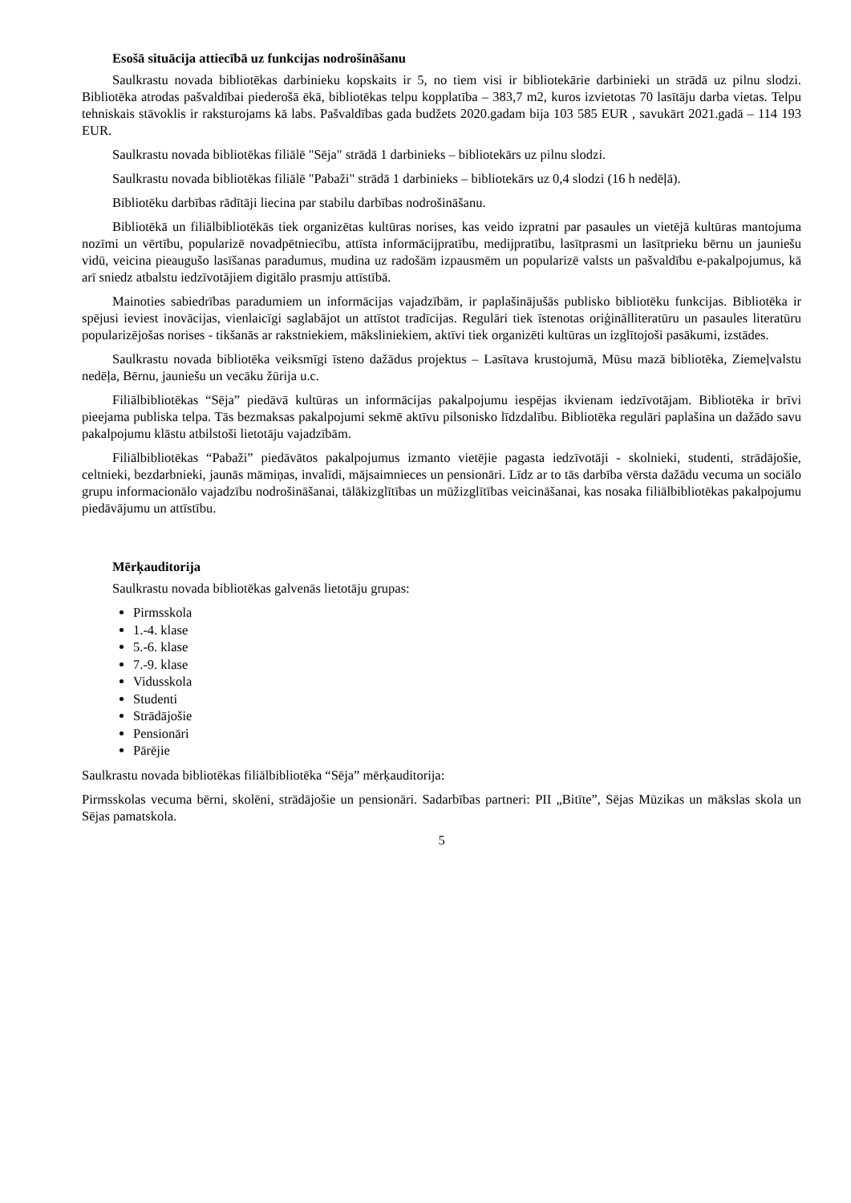Esošā situācija attiecībā uz funkcijas nodrošināšanu
Saulkrastu novada bibliotēkas darbinieku kopskaits ir 5, no tiem visi ir bibliotekārie darbinieki un strādā uz pilnu slodzi. Bibliotēka atrodas pašvaldībai piederošā ēkā, bibliotēkas telpu kopplatība – 383,7 m2, kuros izvietotas 70 lasītāju darba vietas. Telpu tehniskais stāvoklis ir raksturojams kā labs. Pašvaldības gada budžets 2020.gadam bija 103 585 EUR , savukārt 2021.gadā – 114 193 EUR.
Saulkrastu novada bibliotēkas filiālē "Sēja" strādā 1 darbinieks – bibliotekārs uz pilnu slodzi.
Saulkrastu novada bibliotēkas filiālē "Pabaži" strādā 1 darbinieks – bibliotekārs uz 0,4 slodzi (16 h nedēļā).
Bibliotēku darbības rādītāji liecina par stabilu darbības nodrošināšanu.
Bibliotēkā un filiālbibliotēkās tiek organizētas kultūras norises, kas veido izpratni par pasaules un vietējā kultūras mantojuma nozīmi un vērtību, popularizē novadpētniecību, attīsta informācijpratību, medijpratību, lasītprasmi un lasītprieku bērnu un jauniešu vidū, veicina pieaugušo lasīšanas paradumus, mudina uz radošām izpausmēm un popularizē valsts un pašvaldību e-pakalpojumus, kā arī sniedz atbalstu iedzīvotājiem digitālo prasmju attīstībā.
Mainoties sabiedrības paradumiem un informācijas vajadzībām, ir paplašinājušās publisko bibliotēku funkcijas. Bibliotēka ir spējusi ieviest inovācijas, vienlaicīgi saglabājot un attīstot tradīcijas. Regulāri tiek īstenotas oriģinālliteratūru un pasaules literatūru popularizējošas norises - tikšanās ar rakstniekiem, māksliniekiem, aktīvi tiek organizēti kultūras un izglītojoši pasākumi, izstādes.
Saulkrastu novada bibliotēka veiksmīgi īsteno dažādus projektus – Lasītava krustojumā, Mūsu mazā bibliotēka, Ziemeļvalstu nedēļa, Bērnu, jauniešu un vecāku žūrija u.c.
Filiālbibliotēkas “Sēja” piedāvā kultūras un informācijas pakalpojumu iespējas ikvienam iedzīvotājam. Bibliotēka ir brīvi pieejama publiska telpa. Tās bezmaksas pakalpojumi sekmē aktīvu pilsonisko līdzdalību. Bibliotēka regulāri paplašina un dažādo savu pakalpojumu klāstu atbilstoši lietotāju vajadzībām.
Filiālbibliotēkas “Pabaži” piedāvātos pakalpojumus izmanto vietējie pagasta iedzīvotāji - skolnieki, studenti, strādājošie, celtnieki, bezdarbnieki, jaunās māmiņas, invalīdi, mājsaimnieces un pensionāri. Līdz ar to tās darbība vērsta dažādu vecuma un sociālo grupu informacionālo vajadzību nodrošināšanai, tālākizglītības un mūžizglītības veicināšanai, kas nosaka filiālbibliotēkas pakalpojumu piedāvājumu un attīstību.
Mērķauditorija
Saulkrastu novada bibliotēkas galvenās lietotāju grupas:
Pirmsskola
1.-4. klase
5.-6. klase
7.-9. klase
Vidusskola
Studenti
Strādājošie
Pensionāri
Pārējie
Saulkrastu novada bibliotēkas filiālbibliotēka “Sēja” mērķauditorija:
Pirmsskolas vecuma bērni, skolēni, strādājošie un pensionāri. Sadarbības partneri: PII „Bitīte”, Sējas Mūzikas un mākslas skola un Sējas pamatskola.
5